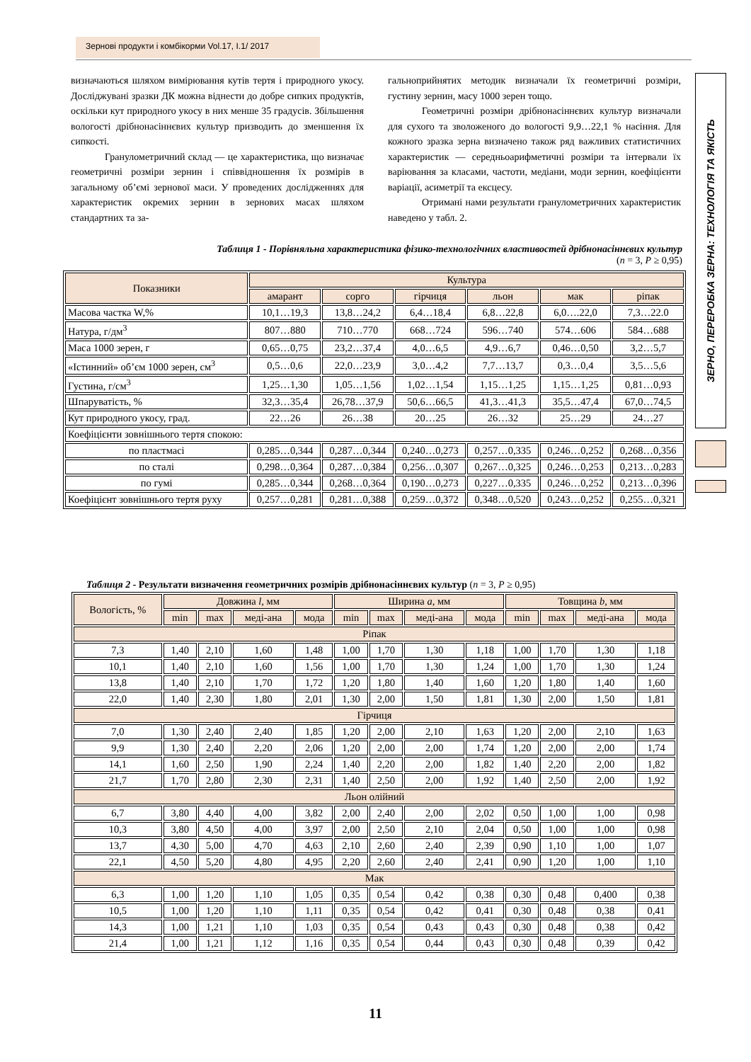Зернові продукти і комбікорми Vol.17, I.1/ 2017
ЗЕРНО, ПЕРЕРОБКА ЗЕРНА: ТЕХНОЛОГІЯ ТА ЯКІСТЬ
визначаються шляхом вимірювання кутів тертя і природного укосу. Досліджувані зразки ДК можна віднести до добре сипких продуктів, оскільки кут природного укосу в них менше 35 градусів. Збільшення вологості дрібнонасіннєвих культур призводить до зменшення їх сипкості.
Гранулометричний склад — це характеристика, що визначає геометричні розміри зернин і співвідношення їх розмірів в загальному об’ємі зернової маси. У проведених дослідженнях для характеристик окремих зернин в зернових масах шляхом стандартних та за-
гальноприйнятих методик визначали їх геометричні розміри, густину зернин, масу 1000 зерен тощо.
Геометричні розміри дрібнонасіннєвих культур визначали для сухого та зволоженого до вологості 9,9…22,1 % насіння. Для кожного зразка зерна визначено також ряд важливих статистичних характеристик — середньоарифметичні розміри та інтервали їх варіювання за класами, частоти, медіани, моди зернин, коефіцієнти варіації, асиметрії та ексцесу.
Отримані нами результати гранулометричних характеристик наведено у табл. 2.
Таблиця 1 - Порівняльна характеристика фізико-технологічних властивостей дрібнонасіннєвих культур
(n = 3, P ≥ 0,95)
| Показники | Культура | | | | | |
| --- | --- | --- | --- | --- | --- | --- |
| | амарант | сорго | гірчиця | льон | мак | ріпак |
| Масова частка W,% | 10,1…19,3 | 13,8…24,2 | 6,4…18,4 | 6,8…22,8 | 6,0….22,0 | 7,3…22.0 |
| Натура, г/дм<sup>3</sup> | 807…880 | 710…770 | 668…724 | 596…740 | 574…606 | 584…688 |
| Маса 1000 зерен, г | 0,65…0,75 | 23,2…37,4 | 4,0…6,5 | 4,9…6,7 | 0,46…0,50 | 3,2…5,7 |
| «Істинний» об’єм 1000 зерен, см<sup>3</sup> | 0,5…0,6 | 22,0…23,9 | 3,0…4,2 | 7,7…13,7 | 0,3…0,4 | 3,5…5,6 |
| Густина, г/см<sup>3</sup> | 1,25…1,30 | 1,05…1,56 | 1,02…1,54 | 1,15…1,25 | 1,15…1,25 | 0,81…0,93 |
| Шпаруватість, % | 32,3…35,4 | 26,78…37,9 | 50,6…66,5 | 41,3…41,3 | 35,5…47,4 | 67,0…74,5 |
| Кут природного укосу, град. | 22…26 | 26…38 | 20…25 | 26…32 | 25…29 | 24…27 |
| Коефіцієнти зовнішнього тертя спокою: | | | | | | |
| по пластмасі | 0,285…0,344 | 0,287…0,344 | 0,240…0,273 | 0,257…0,335 | 0,246…0,252 | 0,268…0,356 |
| по сталі | 0,298…0,364 | 0,287…0,384 | 0,256…0,307 | 0,267…0,325 | 0,246…0,253 | 0,213…0,283 |
| по гумі | 0,285…0,344 | 0,268…0,364 | 0,190…0,273 | 0,227…0,335 | 0,246…0,252 | 0,213…0,396 |
| Коефіцієнт зовнішнього тертя руху | 0,257…0,281 | 0,281…0,388 | 0,259…0,372 | 0,348…0,520 | 0,243…0,252 | 0,255…0,321 |
Таблиця 2 - Результати визначення геометричних розмірів дрібнонасіннєвих культур (n = 3, P ≥ 0,95)
| Вологість, % | Довжина l , мм | | | | Ширина a , мм | | | | Товщина b , мм | | | |
| --- | --- | --- | --- | --- | --- | --- | --- | --- | --- | --- | --- | --- |
| | min | max | меді-ана | мода | min | max | меді-ана | мода | min | max | меді-ана | мода |
| Ріпак | | | | | | | | | | | | |
| 7,3 | 1,40 | 2,10 | 1,60 | 1,48 | 1,00 | 1,70 | 1,30 | 1,18 | 1,00 | 1,70 | 1,30 | 1,18 |
| 10,1 | 1,40 | 2,10 | 1,60 | 1,56 | 1,00 | 1,70 | 1,30 | 1,24 | 1,00 | 1,70 | 1,30 | 1,24 |
| 13,8 | 1,40 | 2,10 | 1,70 | 1,72 | 1,20 | 1,80 | 1,40 | 1,60 | 1,20 | 1,80 | 1,40 | 1,60 |
| 22,0 | 1,40 | 2,30 | 1,80 | 2,01 | 1,30 | 2,00 | 1,50 | 1,81 | 1,30 | 2,00 | 1,50 | 1,81 |
| Гірчиця | | | | | | | | | | | | |
| 7,0 | 1,30 | 2,40 | 2,40 | 1,85 | 1,20 | 2,00 | 2,10 | 1,63 | 1,20 | 2,00 | 2,10 | 1,63 |
| 9,9 | 1,30 | 2,40 | 2,20 | 2,06 | 1,20 | 2,00 | 2,00 | 1,74 | 1,20 | 2,00 | 2,00 | 1,74 |
| 14,1 | 1,60 | 2,50 | 1,90 | 2,24 | 1,40 | 2,20 | 2,00 | 1,82 | 1,40 | 2,20 | 2,00 | 1,82 |
| 21,7 | 1,70 | 2,80 | 2,30 | 2,31 | 1,40 | 2,50 | 2,00 | 1,92 | 1,40 | 2,50 | 2,00 | 1,92 |
| Льон олійний | | | | | | | | | | | | |
| 6,7 | 3,80 | 4,40 | 4,00 | 3,82 | 2,00 | 2,40 | 2,00 | 2,02 | 0,50 | 1,00 | 1,00 | 0,98 |
| 10,3 | 3,80 | 4,50 | 4,00 | 3,97 | 2,00 | 2,50 | 2,10 | 2,04 | 0,50 | 1,00 | 1,00 | 0,98 |
| 13,7 | 4,30 | 5,00 | 4,70 | 4,63 | 2,10 | 2,60 | 2,40 | 2,39 | 0,90 | 1,10 | 1,00 | 1,07 |
| 22,1 | 4,50 | 5,20 | 4,80 | 4,95 | 2,20 | 2,60 | 2,40 | 2,41 | 0,90 | 1,20 | 1,00 | 1,10 |
| Мак | | | | | | | | | | | | |
| 6,3 | 1,00 | 1,20 | 1,10 | 1,05 | 0,35 | 0,54 | 0,42 | 0,38 | 0,30 | 0,48 | 0,400 | 0,38 |
| 10,5 | 1,00 | 1,20 | 1,10 | 1,11 | 0,35 | 0,54 | 0,42 | 0,41 | 0,30 | 0,48 | 0,38 | 0,41 |
| 14,3 | 1,00 | 1,21 | 1,10 | 1,03 | 0,35 | 0,54 | 0,43 | 0,43 | 0,30 | 0,48 | 0,38 | 0,42 |
| 21,4 | 1,00 | 1,21 | 1,12 | 1,16 | 0,35 | 0,54 | 0,44 | 0,43 | 0,30 | 0,48 | 0,39 | 0,42 |
11